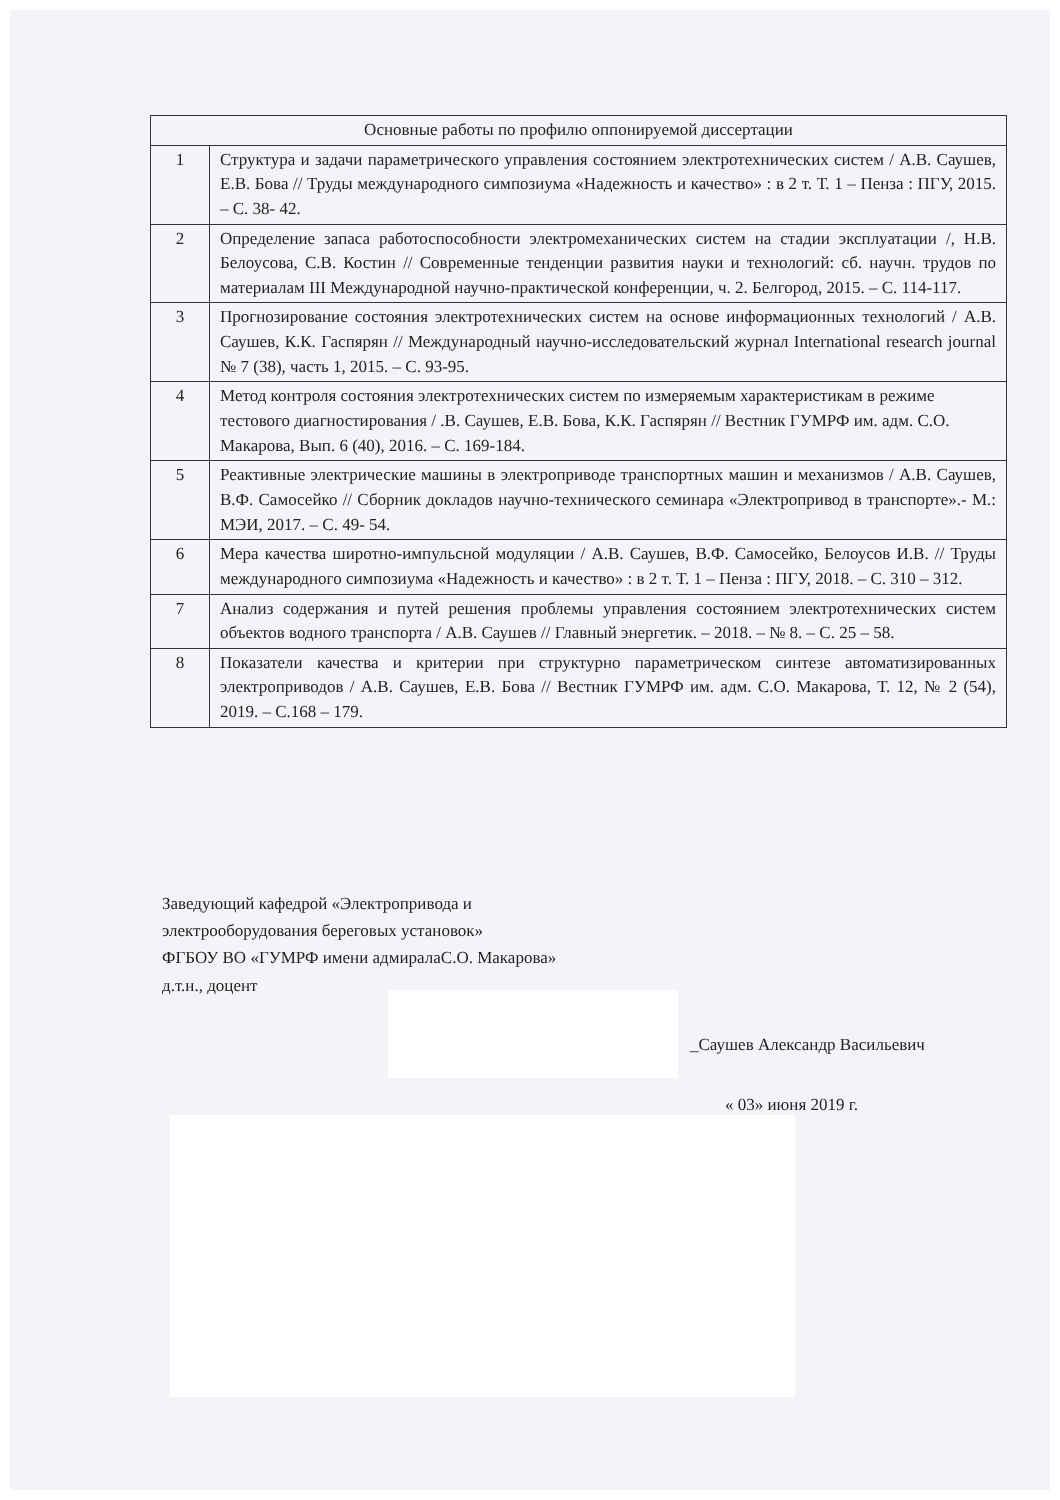| Основные работы по профилю оппонируемой диссертации | |
| --- | --- |
| 1 | Структура и задачи параметрического управления состоянием электротехнических систем / А.В. Саушев, Е.В. Бова // Труды международного симпозиума «Надежность и качество» : в 2 т. Т. 1 – Пенза : ПГУ, 2015. – С. 38- 42. |
| 2 | Определение запаса работоспособности электромеханических систем на стадии эксплуатации /, Н.В. Белоусова, С.В. Костин // Современные тенденции развития науки и технологий: сб. научн. трудов по материалам III Международной научно-практической конференции, ч. 2. Белгород, 2015. – С. 114-117. |
| 3 | Прогнозирование состояния электротехнических систем на основе информационных технологий / А.В. Саушев, К.К. Гаспярян // Международный научно-исследовательский журнал International research journal № 7 (38), часть 1, 2015. – С. 93-95. |
| 4 | Метод контроля состояния электротехнических систем по измеряемым характеристикам в режиме тестового диагностирования / .В. Саушев, Е.В. Бова, К.К. Гаспярян // Вестник ГУМРФ им. адм. С.О. Макарова, Вып. 6 (40), 2016. – С. 169-184. |
| 5 | Реактивные электрические машины в электроприводе транспортных машин и механизмов / А.В. Саушев, В.Ф. Самосейко // Сборник докладов научно-технического семинара «Электропривод в транспорте».- М.: МЭИ, 2017. – С. 49- 54. |
| 6 | Мера качества широтно-импульсной модуляции / А.В. Саушев, В.Ф. Самосейко, Белоусов И.В. // Труды международного симпозиума «Надежность и качество» : в 2 т. Т. 1 – Пенза : ПГУ, 2018. – С. 310 – 312. |
| 7 | Анализ содержания и путей решения проблемы управления состоянием электротехнических систем объектов водного транспорта / А.В. Саушев // Главный энергетик. – 2018. – № 8. – С. 25 – 58. |
| 8 | Показатели качества и критерии при структурно параметрическом синтезе автоматизированных электроприводов / А.В. Саушев, Е.В. Бова // Вестник ГУМРФ им. адм. С.О. Макарова, Т. 12, № 2 (54), 2019. – С.168 – 179. |
Заведующий кафедрой «Электропривода и
электрооборудования береговых установок»
ФГБОУ ВО «ГУМРФ имени адмиралаС.О. Макарова»
д.т.н., доцент
_Саушев Александр Васильевич
« 03» июня 2019 г.